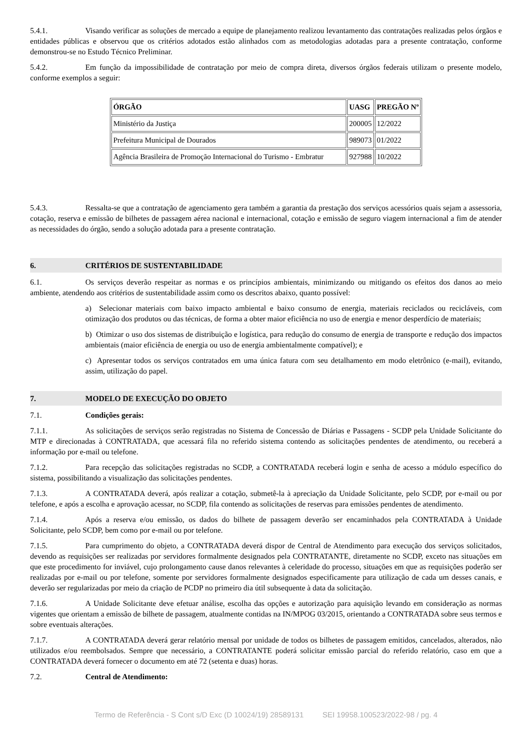5.4.1. Visando verificar as soluções de mercado a equipe de planejamento realizou levantamento das contratações realizadas pelos órgãos e entidades públicas e observou que os critérios adotados estão alinhados com as metodologias adotadas para a presente contratação, conforme demonstrou-se no Estudo Técnico Preliminar.
5.4.2. Em função da impossibilidade de contratação por meio de compra direta, diversos órgãos federais utilizam o presente modelo, conforme exemplos a seguir:
| ÓRGÃO | UASG | PREGÃO Nº |
| --- | --- | --- |
| Ministério da Justiça | 200005 | 12/2022 |
| Prefeitura Municipal de Dourados | 989073 | 01/2022 |
| Agência Brasileira de Promoção Internacional do Turismo - Embratur | 927988 | 10/2022 |
5.4.3. Ressalta-se que a contratação de agenciamento gera também a garantia da prestação dos serviços acessórios quais sejam a assessoria, cotação, reserva e emissão de bilhetes de passagem aérea nacional e internacional, cotação e emissão de seguro viagem internacional a fim de atender as necessidades do órgão, sendo a solução adotada para a presente contratação.
6. CRITÉRIOS DE SUSTENTABILIDADE
6.1. Os serviços deverão respeitar as normas e os princípios ambientais, minimizando ou mitigando os efeitos dos danos ao meio ambiente, atendendo aos critérios de sustentabilidade assim como os descritos abaixo, quanto possível:
a) Selecionar materiais com baixo impacto ambiental e baixo consumo de energia, materiais reciclados ou recicláveis, com otimização dos produtos ou das técnicas, de forma a obter maior eficiência no uso de energia e menor desperdício de materiais;
b) Otimizar o uso dos sistemas de distribuição e logística, para redução do consumo de energia de transporte e redução dos impactos ambientais (maior eficiência de energia ou uso de energia ambientalmente compatível); e
c) Apresentar todos os serviços contratados em uma única fatura com seu detalhamento em modo eletrônico (e-mail), evitando, assim, utilização do papel.
7. MODELO DE EXECUÇÃO DO OBJETO
7.1. Condições gerais:
7.1.1. As solicitações de serviços serão registradas no Sistema de Concessão de Diárias e Passagens - SCDP pela Unidade Solicitante do MTP e direcionadas à CONTRATADA, que acessará fila no referido sistema contendo as solicitações pendentes de atendimento, ou receberá a informação por e-mail ou telefone.
7.1.2. Para recepção das solicitações registradas no SCDP, a CONTRATADA receberá login e senha de acesso a módulo específico do sistema, possibilitando a visualização das solicitações pendentes.
7.1.3. A CONTRATADA deverá, após realizar a cotação, submetê-la à apreciação da Unidade Solicitante, pelo SCDP, por e-mail ou por telefone, e após a escolha e aprovação acessar, no SCDP, fila contendo as solicitações de reservas para emissões pendentes de atendimento.
7.1.4. Após a reserva e/ou emissão, os dados do bilhete de passagem deverão ser encaminhados pela CONTRATADA à Unidade Solicitante, pelo SCDP, bem como por e-mail ou por telefone.
7.1.5. Para cumprimento do objeto, a CONTRATADA deverá dispor de Central de Atendimento para execução dos serviços solicitados, devendo as requisições ser realizadas por servidores formalmente designados pela CONTRATANTE, diretamente no SCDP, exceto nas situações em que este procedimento for inviável, cujo prolongamento cause danos relevantes à celeridade do processo, situações em que as requisições poderão ser realizadas por e-mail ou por telefone, somente por servidores formalmente designados especificamente para utilização de cada um desses canais, e deverão ser regularizadas por meio da criação de PCDP no primeiro dia útil subsequente à data da solicitação.
7.1.6. A Unidade Solicitante deve efetuar análise, escolha das opções e autorização para aquisição levando em consideração as normas vigentes que orientam a emissão de bilhete de passagem, atualmente contidas na IN/MPOG 03/2015, orientando a CONTRATADA sobre seus termos e sobre eventuais alterações.
7.1.7. A CONTRATADA deverá gerar relatório mensal por unidade de todos os bilhetes de passagem emitidos, cancelados, alterados, não utilizados e/ou reembolsados. Sempre que necessário, a CONTRATANTE poderá solicitar emissão parcial do referido relatório, caso em que a CONTRATADA deverá fornecer o documento em até 72 (setenta e duas) horas.
7.2. Central de Atendimento:
Termo de Referência - S Cont s/D Exc (D 10024/19) 28589131 SEI 19958.100523/2022-98 / pg. 4